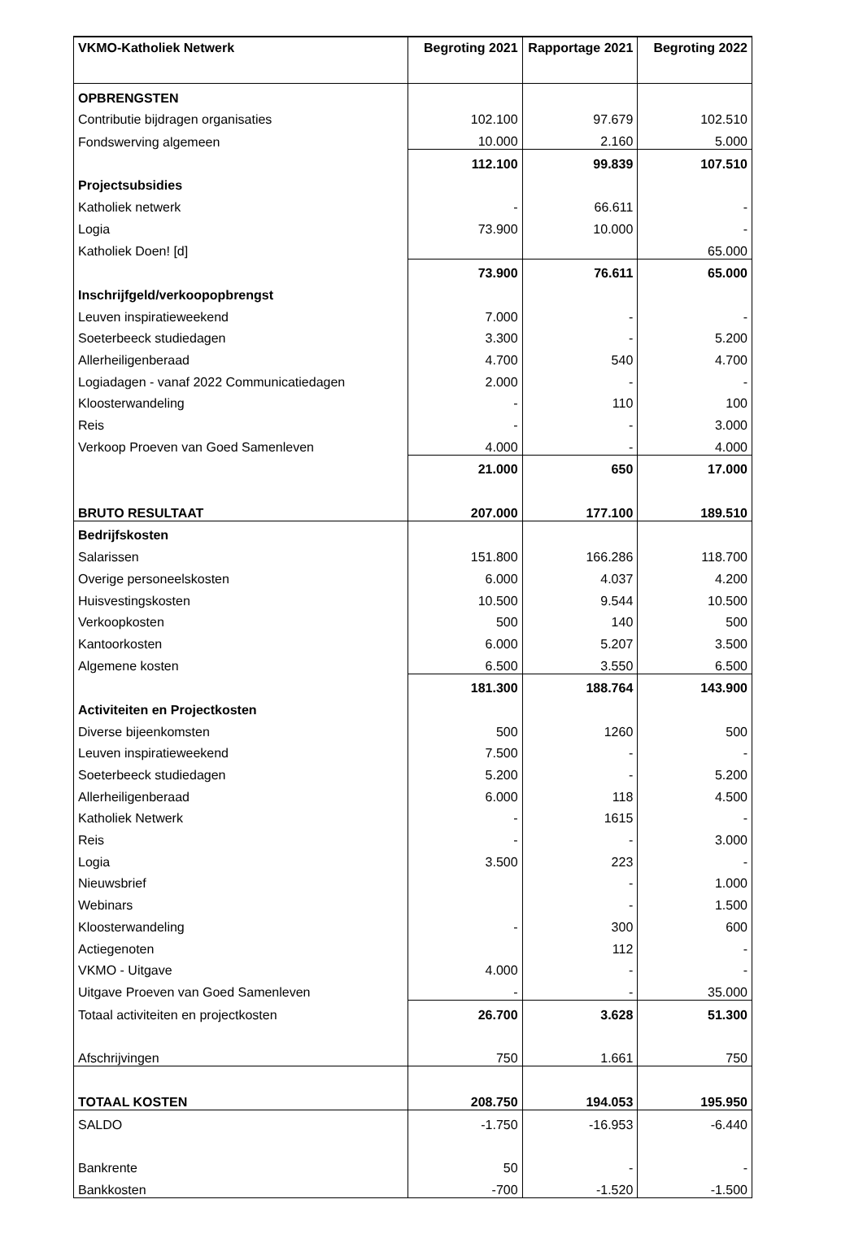| VKMO-Katholiek Netwerk | Begroting 2021 | Rapportage 2021 | Begroting 2022 |
| --- | --- | --- | --- |
| OPBRENGSTEN | | | |
| Contributie bijdragen organisaties | 102.100 | 97.679 | 102.510 |
| Fondswerving algemeen | 10.000 | 2.160 | 5.000 |
| | 112.100 | 99.839 | 107.510 |
| Projectsubsidies | | | |
| Katholiek netwerk | - | 66.611 | - |
| Logia | 73.900 | 10.000 | - |
| Katholiek Doen! [d] | | | 65.000 |
| | 73.900 | 76.611 | 65.000 |
| Inschrijfgeld/verkoopopbrengst | | | |
| Leuven inspiratieweekend | 7.000 | - | - |
| Soeterbeeck studiedagen | 3.300 | - | 5.200 |
| Allerheiligenberaad | 4.700 | 540 | 4.700 |
| Logiadagen - vanaf 2022 Communicatiedagen | 2.000 | - | - |
| Kloosterwandeling | - | 110 | 100 |
| Reis | - | - | 3.000 |
| Verkoop Proeven van Goed Samenleven | 4.000 | - | 4.000 |
| | 21.000 | 650 | 17.000 |
| BRUTO RESULTAAT | 207.000 | 177.100 | 189.510 |
| Bedrijfskosten | | | |
| Salarissen | 151.800 | 166.286 | 118.700 |
| Overige personeelskosten | 6.000 | 4.037 | 4.200 |
| Huisvestingskosten | 10.500 | 9.544 | 10.500 |
| Verkoopkosten | 500 | 140 | 500 |
| Kantoorkosten | 6.000 | 5.207 | 3.500 |
| Algemene kosten | 6.500 | 3.550 | 6.500 |
| | 181.300 | 188.764 | 143.900 |
| Activiteiten en Projectkosten | | | |
| Diverse bijeenkomsten | 500 | 1260 | 500 |
| Leuven inspiratieweekend | 7.500 | - | - |
| Soeterbeeck studiedagen | 5.200 | - | 5.200 |
| Allerheiligenberaad | 6.000 | 118 | 4.500 |
| Katholiek Netwerk | - | 1615 | - |
| Reis | - | - | 3.000 |
| Logia | 3.500 | 223 | - |
| Nieuwsbrief | | - | 1.000 |
| Webinars | | - | 1.500 |
| Kloosterwandeling | - | 300 | 600 |
| Actiegenoten | | 112 | - |
| VKMO - Uitgave | 4.000 | - | - |
| Uitgave Proeven van Goed Samenleven | - | - | 35.000 |
| Totaal activiteiten en projectkosten | 26.700 | 3.628 | 51.300 |
| Afschrijvingen | 750 | 1.661 | 750 |
| TOTAAL KOSTEN | 208.750 | 194.053 | 195.950 |
| SALDO | -1.750 | -16.953 | -6.440 |
| Bankrente | 50 | - | - |
| Bankkosten | -700 | -1.520 | -1.500 |